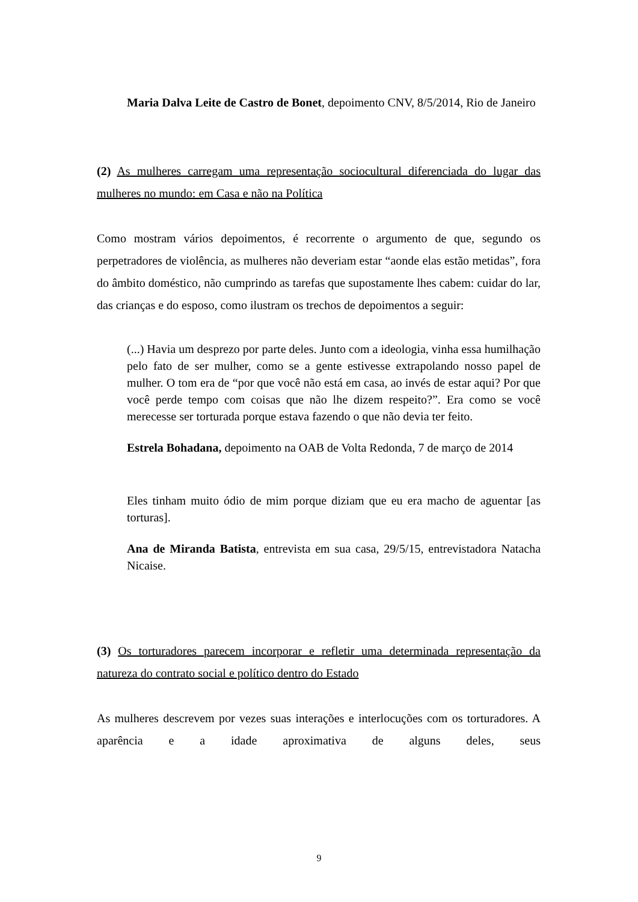Maria Dalva Leite de Castro de Bonet, depoimento CNV, 8/5/2014, Rio de Janeiro
(2) As mulheres carregam uma representação sociocultural diferenciada do lugar das mulheres no mundo: em Casa e não na Política
Como mostram vários depoimentos, é recorrente o argumento de que, segundo os perpetradores de violência, as mulheres não deveriam estar “aonde elas estão metidas”, fora do âmbito doméstico, não cumprindo as tarefas que supostamente lhes cabem: cuidar do lar, das crianças e do esposo, como ilustram os trechos de depoimentos a seguir:
(...) Havia um desprezo por parte deles. Junto com a ideologia, vinha essa humilhação pelo fato de ser mulher, como se a gente estivesse extrapolando nosso papel de mulher. O tom era de “por que você não está em casa, ao invés de estar aqui? Por que você perde tempo com coisas que não lhe dizem respeito?”. Era como se você merecesse ser torturada porque estava fazendo o que não devia ter feito.
Estrela Bohadana, depoimento na OAB de Volta Redonda, 7 de março de 2014
Eles tinham muito ódio de mim porque diziam que eu era macho de aguentar [as torturas].
Ana de Miranda Batista, entrevista em sua casa, 29/5/15, entrevistadora Natacha Nicaise.
(3) Os torturadores parecem incorporar e refletir uma determinada representação da natureza do contrato social e político dentro do Estado
As mulheres descrevem por vezes suas interações e interlocuções com os torturadores. A aparência e a idade aproximativa de alguns deles, seus
9